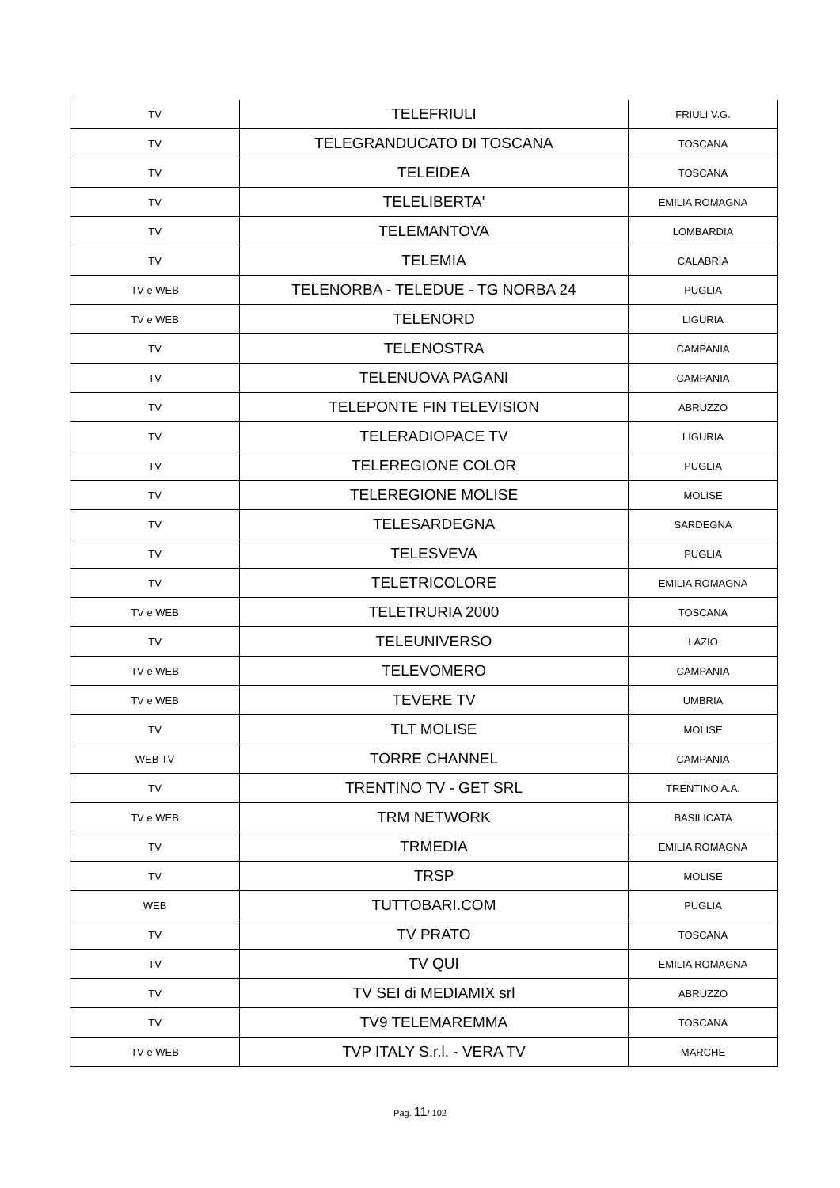| TV | TELEFRIULI | FRIULI V.G. |
| TV | TELEGRANDUCATO DI TOSCANA | TOSCANA |
| TV | TELEIDEA | TOSCANA |
| TV | TELELIBERTA' | EMILIA ROMAGNA |
| TV | TELEMANTOVA | LOMBARDIA |
| TV | TELEMIA | CALABRIA |
| TV e WEB | TELENORBA - TELEDUE - TG NORBA 24 | PUGLIA |
| TV e WEB | TELENORD | LIGURIA |
| TV | TELENOSTRA | CAMPANIA |
| TV | TELENUOVA PAGANI | CAMPANIA |
| TV | TELEPONTE FIN TELEVISION | ABRUZZO |
| TV | TELERADIOPACE TV | LIGURIA |
| TV | TELEREGIONE COLOR | PUGLIA |
| TV | TELEREGIONE MOLISE | MOLISE |
| TV | TELESARDEGNA | SARDEGNA |
| TV | TELESVEVA | PUGLIA |
| TV | TELETRICOLORE | EMILIA ROMAGNA |
| TV e WEB | TELETRURIA 2000 | TOSCANA |
| TV | TELEUNIVERSO | LAZIO |
| TV e WEB | TELEVOMERO | CAMPANIA |
| TV e WEB | TEVERE TV | UMBRIA |
| TV | TLT MOLISE | MOLISE |
| WEB TV | TORRE CHANNEL | CAMPANIA |
| TV | TRENTINO TV - GET SRL | TRENTINO A.A. |
| TV e WEB | TRM NETWORK | BASILICATA |
| TV | TRMEDIA | EMILIA ROMAGNA |
| TV | TRSP | MOLISE |
| WEB | TUTTOBARI.COM | PUGLIA |
| TV | TV PRATO | TOSCANA |
| TV | TV QUI | EMILIA ROMAGNA |
| TV | TV SEI di MEDIAMIX srl | ABRUZZO |
| TV | TV9 TELEMAREMMA | TOSCANA |
| TV e WEB | TVP ITALY S.r.l. - VERA TV | MARCHE |
Pag. 11/ 102